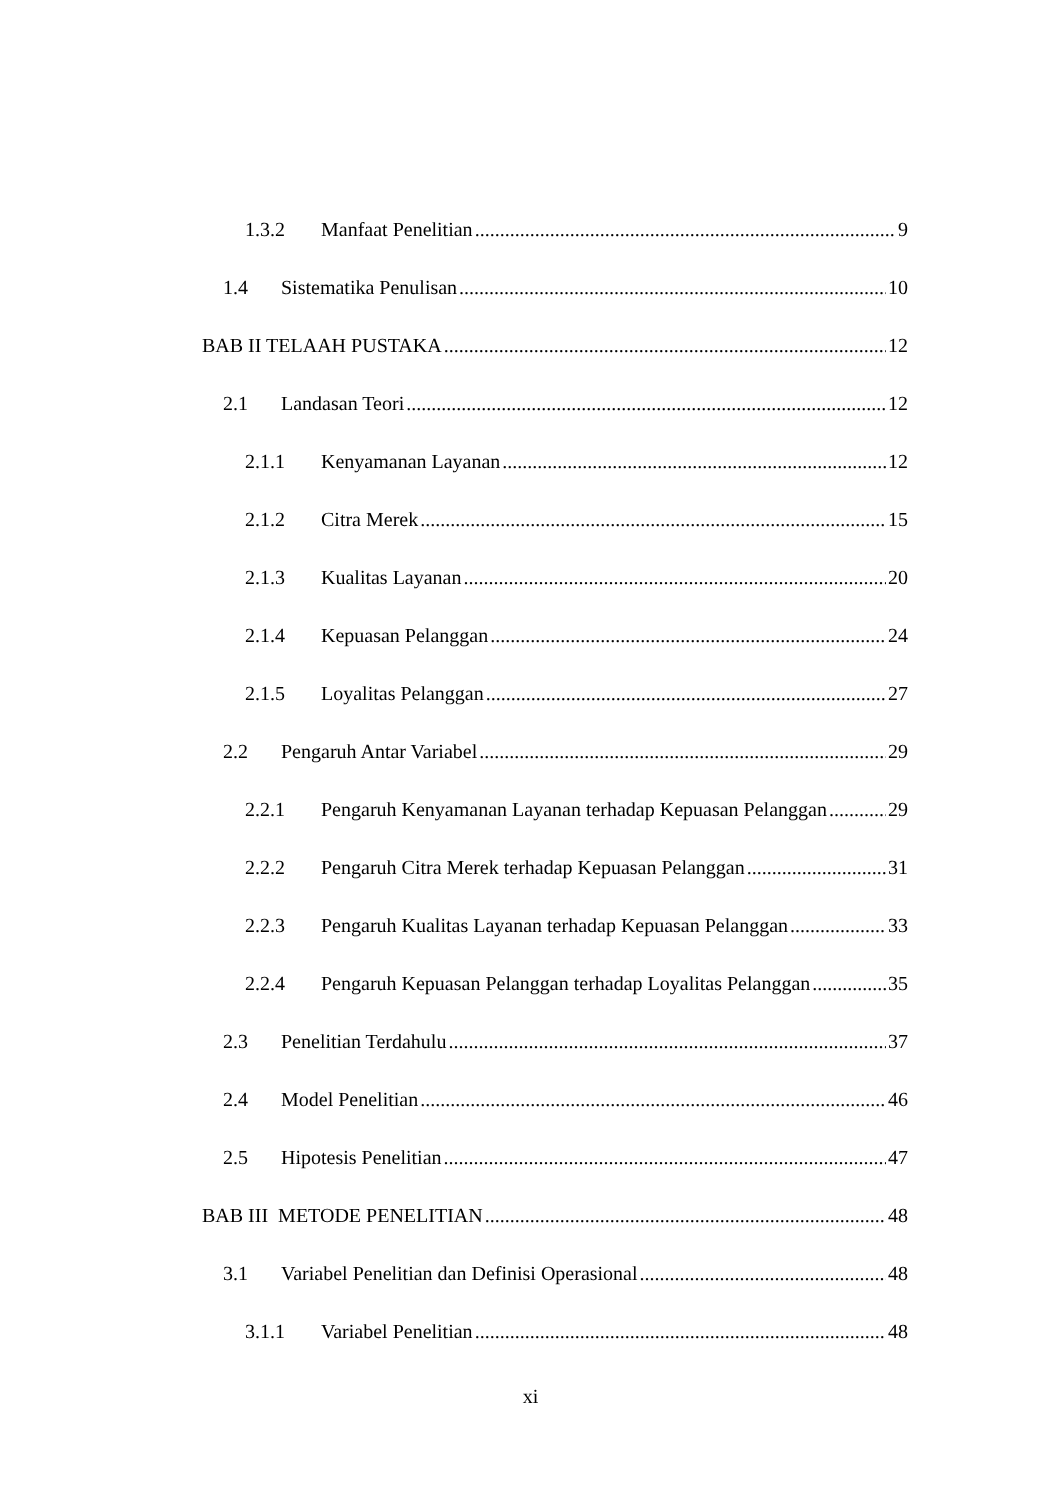1.3.2 Manfaat Penelitian 9
1.4 Sistematika Penulisan 10
BAB II TELAAH PUSTAKA 12
2.1 Landasan Teori 12
2.1.1 Kenyamanan Layanan 12
2.1.2 Citra Merek 15
2.1.3 Kualitas Layanan 20
2.1.4 Kepuasan Pelanggan 24
2.1.5 Loyalitas Pelanggan 27
2.2 Pengaruh Antar Variabel 29
2.2.1 Pengaruh Kenyamanan Layanan terhadap Kepuasan Pelanggan 29
2.2.2 Pengaruh Citra Merek terhadap Kepuasan Pelanggan 31
2.2.3 Pengaruh Kualitas Layanan terhadap Kepuasan Pelanggan 33
2.2.4 Pengaruh Kepuasan Pelanggan terhadap Loyalitas Pelanggan 35
2.3 Penelitian Terdahulu 37
2.4 Model Penelitian 46
2.5 Hipotesis Penelitian 47
BAB III METODE PENELITIAN 48
3.1 Variabel Penelitian dan Definisi Operasional 48
3.1.1 Variabel Penelitian 48
xi